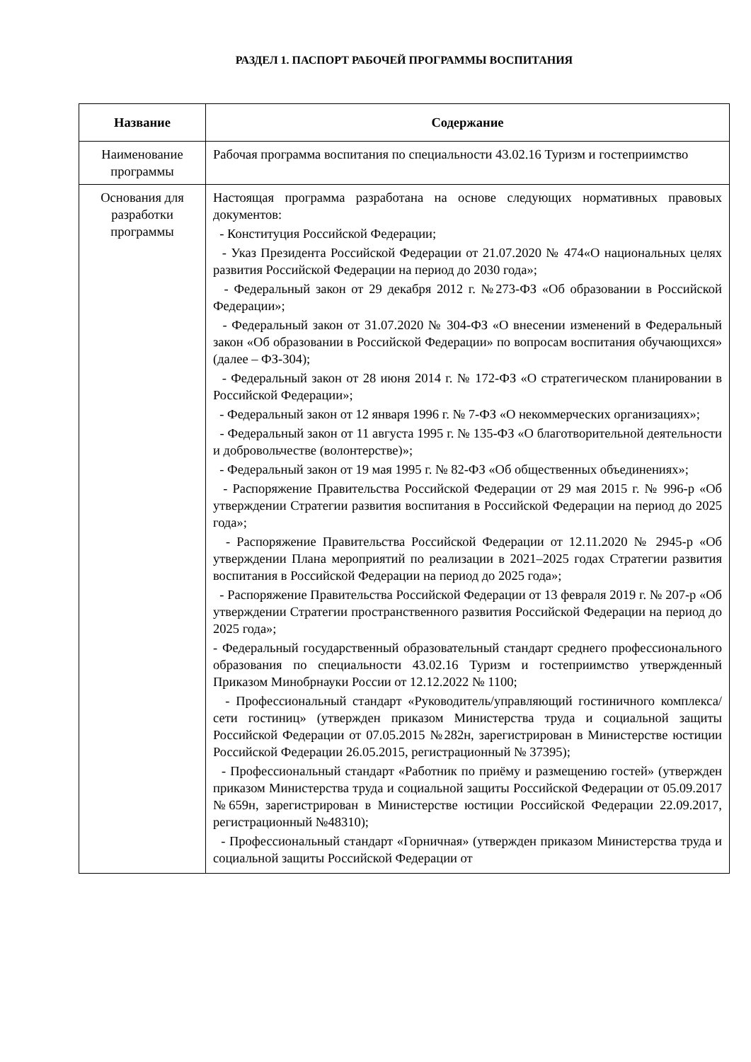РАЗДЕЛ 1. ПАСПОРТ РАБОЧЕЙ ПРОГРАММЫ ВОСПИТАНИЯ
| Название | Содержание |
| --- | --- |
| Наименование программы | Рабочая программа воспитания по специальности 43.02.16 Туризм и гостеприимство |
| Основания для разработки программы | Настоящая программа разработана на основе следующих нормативных правовых документов: - Конституция Российской Федерации; - Указ Президента Российской Федерации от 21.07.2020 № 474«О национальных целях развития Российской Федерации на период до 2030 года»; - Федеральный закон от 29 декабря 2012 г. №273-ФЗ «Об образовании в Российской Федерации»; - Федеральный закон от 31.07.2020 № 304-ФЗ «О внесении изменений в Федеральный закон «Об образовании в Российской Федерации» по вопросам воспитания обучающихся» (далее – ФЗ-304); - Федеральный закон от 28 июня 2014 г. № 172-ФЗ «О стратегическом планировании в Российской Федерации»; - Федеральный закон от 12 января 1996 г. № 7-ФЗ «О некоммерческих организациях»; - Федеральный закон от 11 августа 1995 г. № 135-ФЗ «О благотворительной деятельности и добровольчестве (волонтерстве)»; - Федеральный закон от 19 мая 1995 г. № 82-ФЗ «Об общественных объединениях»; - Распоряжение Правительства Российской Федерации от 29 мая 2015 г. № 996-р «Об утверждении Стратегии развития воспитания в Российской Федерации на период до 2025 года»; - Распоряжение Правительства Российской Федерации от 12.11.2020 № 2945-р «Об утверждении Плана мероприятий по реализации в 2021–2025 годах Стратегии развития воспитания в Российской Федерации на период до 2025 года»; - Распоряжение Правительства Российской Федерации от 13 февраля 2019 г. № 207-р «Об утверждении Стратегии пространственного развития Российской Федерации на период до 2025 года»; - Федеральный государственный образовательный стандарт среднего профессионального образования по специальности 43.02.16 Туризм и гостеприимство утвержденный Приказом Минобрнауки России от 12.12.2022 № 1100; - Профессиональный стандарт «Руководитель/управляющий гостиничного комплекса/сети гостиниц» (утвержден приказом Министерства труда и социальной защиты Российской Федерации от 07.05.2015 №282н, зарегистрирован в Министерстве юстиции Российской Федерации 26.05.2015, регистрационный № 37395); - Профессиональный стандарт «Работник по приёму и размещению гостей» (утвержден приказом Министерства труда и социальной защиты Российской Федерации от 05.09.2017 №659н, зарегистрирован в Министерстве юстиции Российской Федерации 22.09.2017, регистрационный №48310); - Профессиональный стандарт «Горничная» (утвержден приказом Министерства труда и социальной защиты Российской Федерации от |